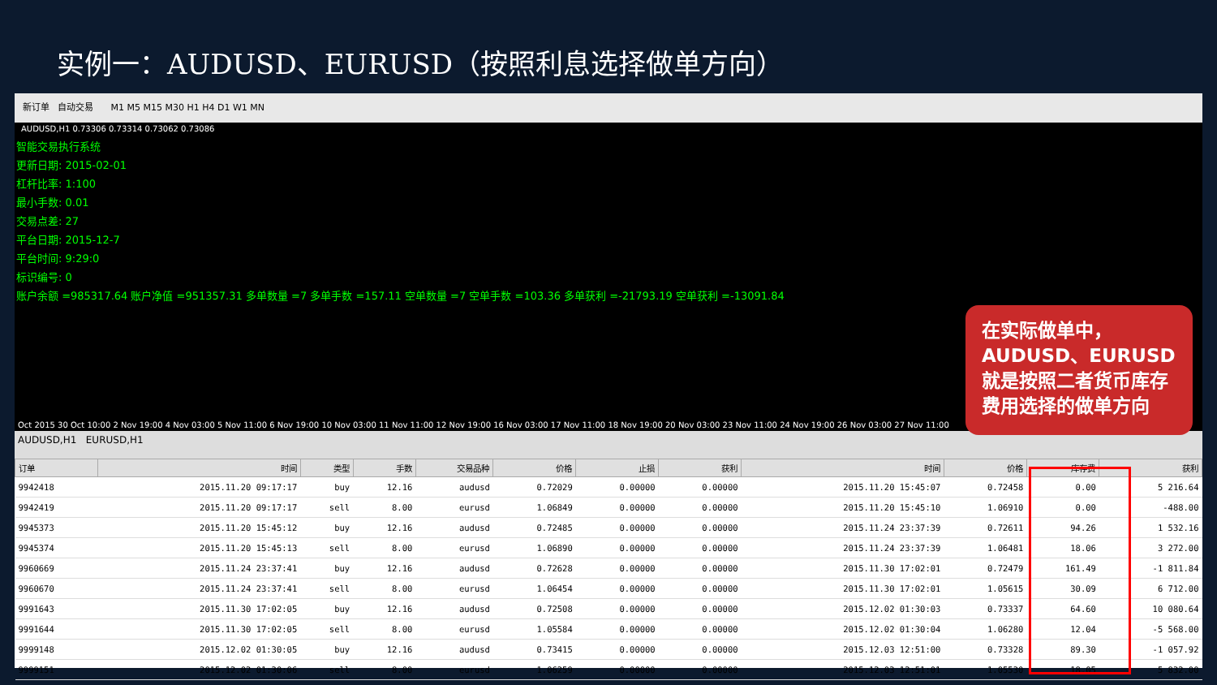实例一：AUDUSD、EURUSD（按照利息选择做单方向）
新订单 自动交易 M1 M5 M15 M30 H1 H4 D1 W1 MN
AUDUSD,H1 0.73306 0.73314 0.73062 0.73086
智能交易执行系统
更新日期: 2015-02-01
杠杆比率: 1:100
最小手数: 0.01
交易点差: 27
平台日期: 2015-12-7
平台时间: 9:29:0
标识编号: 0
账户余额 =985317.64 账户净值 =951357.31 多单数量 =7 多单手数 =157.11 空单数量 =7 空单手数 =103.36 多单获利 =-21793.19 空单获利 =-13091.84
Oct 2015 30 Oct 10:00 2 Nov 19:00 4 Nov 03:00 5 Nov 11:00 6 Nov 19:00 10 Nov 03:00 11 Nov 11:00 12 Nov 19:00 16 Nov 03:00 17 Nov 11:00 18 Nov 19:00 20 Nov 03:00 23 Nov 11:00 24 Nov 19:00 26 Nov 03:00 27 Nov 11:00
AUDUSD,H1 EURUSD,H1
| 订单 | 时间 | 类型 | 手数 | 交易品种 | 价格 | 止损 | 获利 | 时间 | 价格 | 库存费 | 获利 |
| --- | --- | --- | --- | --- | --- | --- | --- | --- | --- | --- | --- |
| 9942418 | 2015.11.20 09:17:17 | buy | 12.16 | audusd | 0.72029 | 0.00000 | 0.00000 | 2015.11.20 15:45:07 | 0.72458 | 0.00 | 5 216.64 |
| 9942419 | 2015.11.20 09:17:17 | sell | 8.00 | eurusd | 1.06849 | 0.00000 | 0.00000 | 2015.11.20 15:45:10 | 1.06910 | 0.00 | -488.00 |
| 9945373 | 2015.11.20 15:45:12 | buy | 12.16 | audusd | 0.72485 | 0.00000 | 0.00000 | 2015.11.24 23:37:39 | 0.72611 | 94.26 | 1 532.16 |
| 9945374 | 2015.11.20 15:45:13 | sell | 8.00 | eurusd | 1.06890 | 0.00000 | 0.00000 | 2015.11.24 23:37:39 | 1.06481 | 18.06 | 3 272.00 |
| 9960669 | 2015.11.24 23:37:41 | buy | 12.16 | audusd | 0.72628 | 0.00000 | 0.00000 | 2015.11.30 17:02:01 | 0.72479 | 161.49 | -1 811.84 |
| 9960670 | 2015.11.24 23:37:41 | sell | 8.00 | eurusd | 1.06454 | 0.00000 | 0.00000 | 2015.11.30 17:02:01 | 1.05615 | 30.09 | 6 712.00 |
| 9991643 | 2015.11.30 17:02:05 | buy | 12.16 | audusd | 0.72508 | 0.00000 | 0.00000 | 2015.12.02 01:30:03 | 0.73337 | 64.60 | 10 080.64 |
| 9991644 | 2015.11.30 17:02:05 | sell | 8.00 | eurusd | 1.05584 | 0.00000 | 0.00000 | 2015.12.02 01:30:04 | 1.06280 | 12.04 | -5 568.00 |
| 9999148 | 2015.12.02 01:30:05 | buy | 12.16 | audusd | 0.73415 | 0.00000 | 0.00000 | 2015.12.03 12:51:00 | 0.73328 | 89.30 | -1 057.92 |
| 9999151 | 2015.12.02 01:30:06 | sell | 8.00 | eurusd | 1.06259 | 0.00000 | 0.00000 | 2015.12.03 12:51:01 | 1.05530 | 18.05 | 5 832.00 |
在实际做单中，AUDUSD、EURUSD就是按照二者货币库存费用选择的做单方向